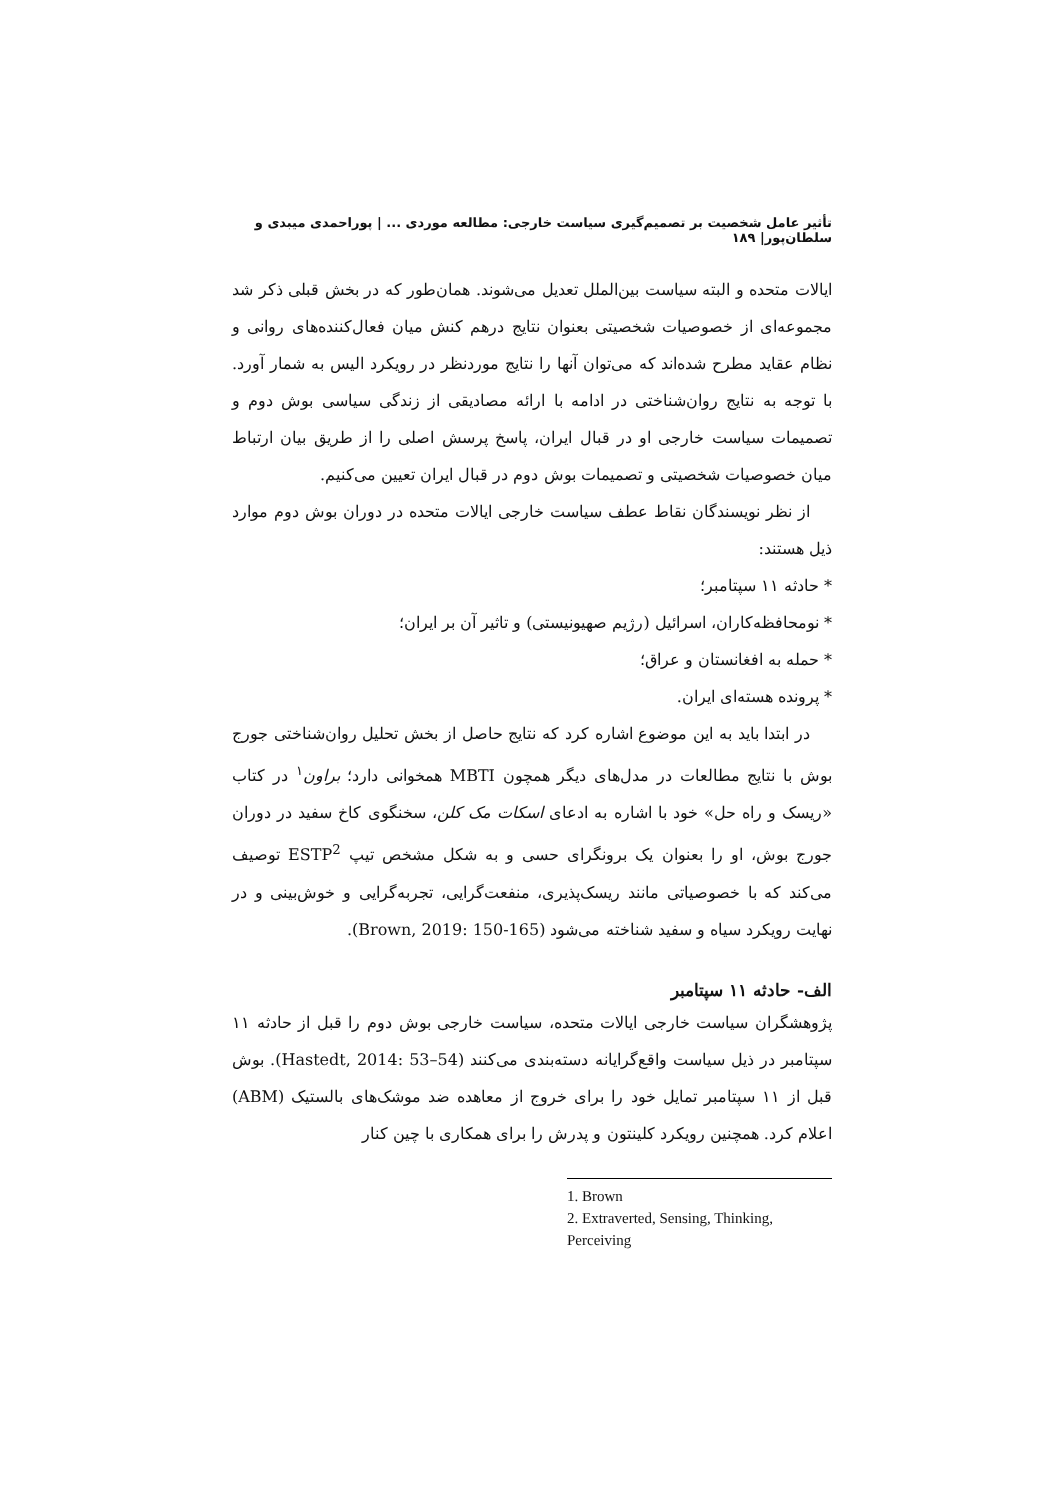تأثیر عامل شخصیت بر تصمیم‌گیری سیاست خارجی: مطالعه موردی ... | پوراحمدی میبدی و سلطان‌پور| ۱۸۹
ایالات متحده و البته سیاست بین‌الملل تعدیل می‌شوند. همان‌طور که در بخش قبلی ذکر شد مجموعه‌ای از خصوصیات شخصیتی بعنوان نتایج درهم کنش میان فعال‌کننده‌های روانی و نظام عقاید مطرح شده‌اند که می‌توان آنها را نتایج موردنظر در رویکرد الیس به شمار آورد. با توجه به نتایج روان‌شناختی در ادامه با ارائه مصادیقی از زندگی سیاسی بوش دوم و تصمیمات سیاست خارجی او در قبال ایران، پاسخ پرسش اصلی را از طریق بیان ارتباط میان خصوصیات شخصیتی و تصمیمات بوش دوم در قبال ایران تعیین می‌کنیم.
از نظر نویسندگان نقاط عطف سیاست خارجی ایالات متحده در دوران بوش دوم موارد ذیل هستند:
* حادثه ۱۱ سپتامبر؛
* نومحافظه‌کاران، اسرائیل (رژیم صهیونیستی) و تاثیر آن بر ایران؛
* حمله به افغانستان و عراق؛
* پرونده هسته‌ای ایران.
در ابتدا باید به این موضوع اشاره کرد که نتایج حاصل از بخش تحلیل روان‌شناختی جورج بوش با نتایج مطالعات در مدل‌های دیگر همچون MBTI همخوانی دارد؛ براون<sup>۱</sup> در کتاب «ریسک و راه حل» خود با اشاره به ادعای اسکات مک کلن، سخنگوی کاخ سفید در دوران جورج بوش، او را بعنوان یک برونگرای حسی و به شکل مشخص تیپ ESTP<sup>2</sup> توصیف می‌کند که با خصوصیاتی مانند ریسک‌پذیری، منفعت‌گرایی، تجربه‌گرایی و خوش‌بینی و در نهایت رویکرد سیاه و سفید شناخته می‌شود (Brown, 2019: 150-165).
الف- حادثه ۱۱ سپتامبر
پژوهشگران سیاست خارجی ایالات متحده، سیاست خارجی بوش دوم را قبل از حادثه ۱۱ سپتامبر در ذیل سیاست واقع‌گرایانه دسته‌بندی می‌کنند (Hastedt, 2014: 53–54). بوش قبل از ۱۱ سپتامبر تمایل خود را برای خروج از معاهده ضد موشک‌های بالستیک (ABM) اعلام کرد. همچنین رویکرد کلینتون و پدرش را برای همکاری با چین کنار
1. Brown
2. Extraverted, Sensing, Thinking, Perceiving